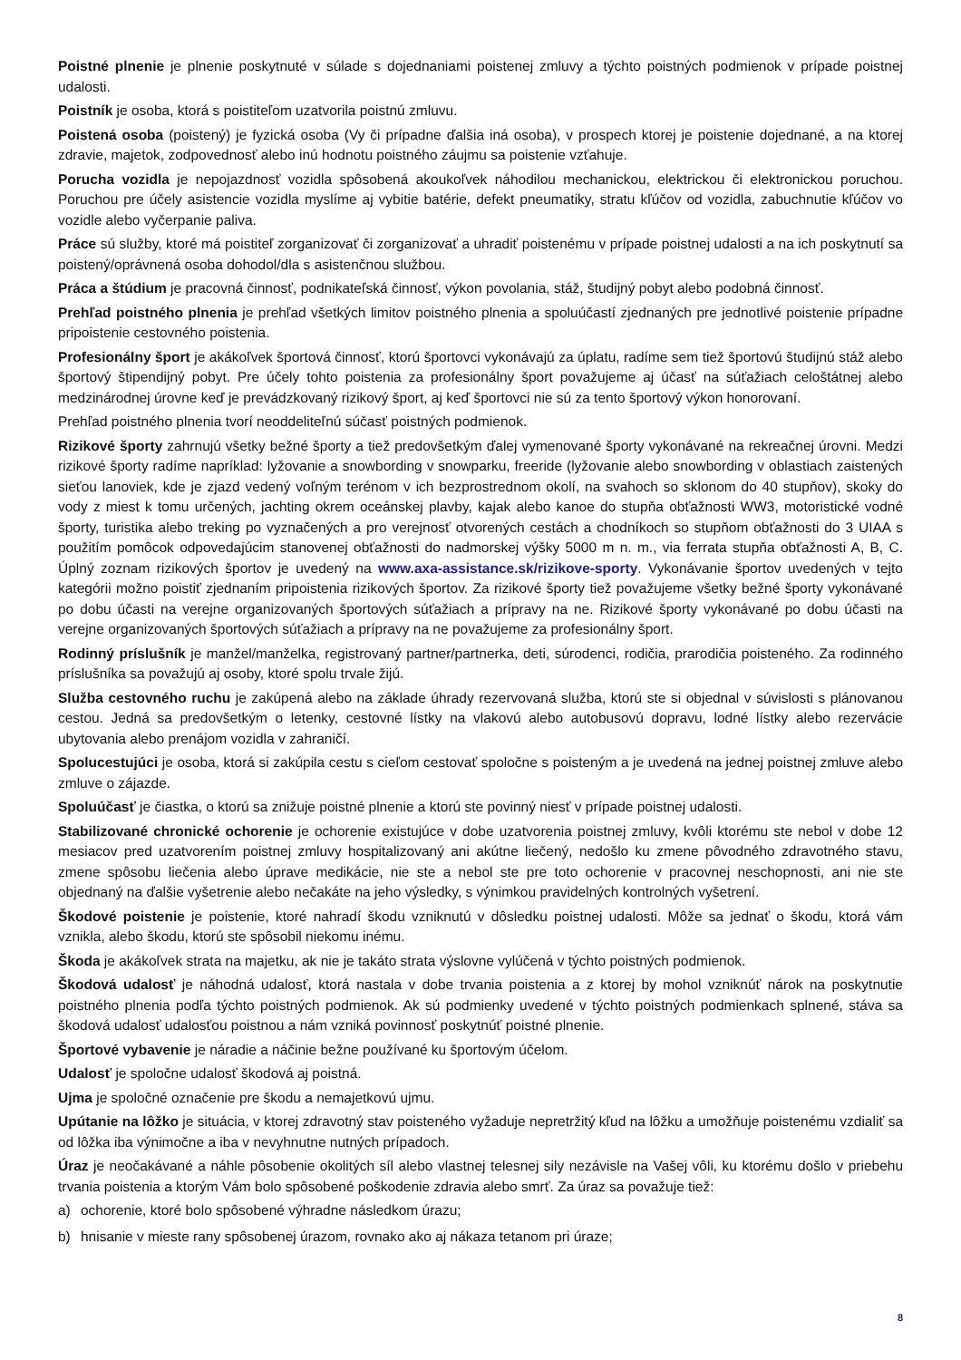Poistné plnenie je plnenie poskytnuté v súlade s dojednaniami poistenej zmluvy a týchto poistných podmienok v prípade poistnej udalosti.
Poistník je osoba, ktorá s poistiteľom uzatvorila poistnú zmluvu.
Poistená osoba (poistený) je fyzická osoba (Vy či prípadne ďalšia iná osoba), v prospech ktorej je poistenie dojednané, a na ktorej zdravie, majetok, zodpovednosť alebo inú hodnotu poistného záujmu sa poistenie vzťahuje.
Porucha vozidla je nepojazdnosť vozidla spôsobená akoukoľvek náhodilou mechanickou, elektrickou či elektronickou poruchou. Poruchou pre účely asistencie vozidla myslíme aj vybitie batérie, defekt pneumatiky, stratu kľúčov od vozidla, zabuchnutie kľúčov vo vozidle alebo vyčerpanie paliva.
Práce sú služby, ktoré má poistiteľ zorganizovať či zorganizovať a uhradiť poistenému v prípade poistnej udalosti a na ich poskytnutí sa poistený/oprávnená osoba dohodol/dla s asistenčnou službou.
Práca a štúdium je pracovná činnosť, podnikateľská činnosť, výkon povolania, stáž, študijný pobyt alebo podobná činnosť.
Prehľad poistného plnenia je prehľad všetkých limitov poistného plnenia a spoluúčastí zjednaných pre jednotlivé poistenie prípadne pripoistenie cestovného poistenia.
Profesionálny šport je akákoľvek športová činnosť, ktorú športovci vykonávajú za úplatu, radíme sem tiež športovú študijnú stáž alebo športový štipendijný pobyt. Pre účely tohto poistenia za profesionálny šport považujeme aj účasť na súťažiach celoštátnej alebo medzinárodnej úrovne keď je prevádzkovaný rizikový šport, aj keď športovci nie sú za tento športový výkon honorovaní.
Prehľad poistného plnenia tvorí neoddeliteľnú súčasť poistných podmienok.
Rizikové športy zahrnujú všetky bežné športy a tiež predovšetkým ďalej vymenované športy vykonávané na rekreačnej úrovni. Medzi rizikové športy radíme napríklad: lyžovanie a snowbording v snowparku, freeride (lyžovanie alebo snowbording v oblastiach zaistených sieťou lanoviek, kde je zjazd vedený voľným terénom v ich bezprostrednom okolí, na svahoch so sklonom do 40 stupňov), skoky do vody z miest k tomu určených, jachting okrem oceánskej plavby, kajak alebo kanoe do stupňa obťažnosti WW3, motoristické vodné športy, turistika alebo treking po vyznačených a pro verejnosť otvorených cestách a chodníkoch so stupňom obťažnosti do 3 UIAA s použitím pomôcok odpovedajúcim stanovenej obťažnosti do nadmorskej výšky 5000 m n. m., via ferrata stupňa obťažnosti A, B, C. Úplný zoznam rizikových športov je uvedený na www.axa-assistance.sk/rizikove-sporty. Vykonávanie športov uvedených v tejto kategórii možno poistiť zjednaním pripoistenia rizikových športov. Za rizikové športy tiež považujeme všetky bežné športy vykonávané po dobu účasti na verejne organizovaných športových súťažiach a prípravy na ne. Rizikové športy vykonávané po dobu účasti na verejne organizovaných športových súťažiach a prípravy na ne považujeme za profesionálny šport.
Rodinný príslušník je manžel/manželka, registrovaný partner/partnerka, deti, súrodenci, rodičia, prarodičia poisteného. Za rodinného príslušníka sa považujú aj osoby, ktoré spolu trvale žijú.
Služba cestovného ruchu je zakúpená alebo na základe úhrady rezervovaná služba, ktorú ste si objednal v súvislosti s plánovanou cestou. Jedná sa predovšetkým o letenky, cestovné lístky na vlakovú alebo autobusovú dopravu, lodné lístky alebo rezervácie ubytovania alebo prenájom vozidla v zahraničí.
Spolucestujúci je osoba, ktorá si zakúpila cestu s cieľom cestovať spoločne s poisteným a je uvedená na jednej poistnej zmluve alebo zmluve o zájazde.
Spoluúčasť je čiastka, o ktorú sa znižuje poistné plnenie a ktorú ste povinný niesť v prípade poistnej udalosti.
Stabilizované chronické ochorenie je ochorenie existujúce v dobe uzatvorenia poistnej zmluvy, kvôli ktorému ste nebol v dobe 12 mesiacov pred uzatvorením poistnej zmluvy hospitalizovaný ani akútne liečený, nedošlo ku zmene pôvodného zdravotného stavu, zmene spôsobu liečenia alebo úprave medikácie, nie ste a nebol ste pre toto ochorenie v pracovnej neschopnosti, ani nie ste objednaný na ďalšie vyšetrenie alebo nečakáte na jeho výsledky, s výnimkou pravidelných kontrolných vyšetrení.
Škodové poistenie je poistenie, ktoré nahradí škodu vzniknutú v dôsledku poistnej udalosti. Môže sa jednať o škodu, ktorá vám vznikla, alebo škodu, ktorú ste spôsobil niekomu inému.
Škoda je akákoľvek strata na majetku, ak nie je takáto strata výslovne vylúčená v týchto poistných podmienok.
Škodová udalosť je náhodná udalosť, ktorá nastala v dobe trvania poistenia a z ktorej by mohol vzniknúť nárok na poskytnutie poistného plnenia podľa týchto poistných podmienok. Ak sú podmienky uvedené v týchto poistných podmienkach splnené, stáva sa škodová udalosť udalosťou poistnou a nám vzniká povinnosť poskytnúť poistné plnenie.
Športové vybavenie je náradie a náčinie bežne používané ku športovým účelom.
Udalosť je spoločne udalosť škodová aj poistná.
Ujma je spoločné označenie pre škodu a nemajetkovú ujmu.
Upútanie na lôžko je situácia, v ktorej zdravotný stav poisteného vyžaduje nepretržitý kľud na lôžku a umožňuje poistenému vzdialiť sa od lôžka iba výnimočne a iba v nevyhnutne nutných prípadoch.
Úraz je neočakávané a náhle pôsobenie okolitých síl alebo vlastnej telesnej sily nezávisle na Vašej vôli, ku ktorému došlo v priebehu trvania poistenia a ktorým Vám bolo spôsobené poškodenie zdravia alebo smrť. Za úraz sa považuje tiež:
a) ochorenie, ktoré bolo spôsobené výhradne následkom úrazu;
b) hnisanie v mieste rany spôsobenej úrazom, rovnako ako aj nákaza tetanom pri úraze;
8